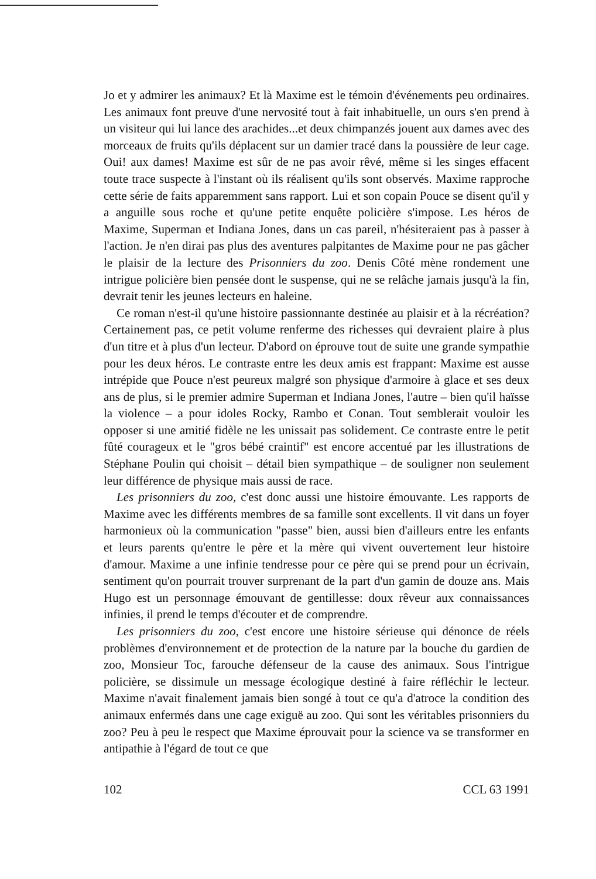Jo et y admirer les animaux? Et là Maxime est le témoin d'événements peu ordinaires. Les animaux font preuve d'une nervosité tout à fait inhabituelle, un ours s'en prend à un visiteur qui lui lance des arachides...et deux chimpanzés jouent aux dames avec des morceaux de fruits qu'ils déplacent sur un damier tracé dans la poussière de leur cage. Oui! aux dames! Maxime est sûr de ne pas avoir rêvé, même si les singes effacent toute trace suspecte à l'instant où ils réalisent qu'ils sont observés. Maxime rapproche cette série de faits apparemment sans rapport. Lui et son copain Pouce se disent qu'il y a anguille sous roche et qu'une petite enquête policière s'impose. Les héros de Maxime, Superman et Indiana Jones, dans un cas pareil, n'hésiteraient pas à passer à l'action. Je n'en dirai pas plus des aventures palpitantes de Maxime pour ne pas gâcher le plaisir de la lecture des Prisonniers du zoo. Denis Côté mène rondement une intrigue policière bien pensée dont le suspense, qui ne se relâche jamais jusqu'à la fin, devrait tenir les jeunes lecteurs en haleine.
Ce roman n'est-il qu'une histoire passionnante destinée au plaisir et à la récréation? Certainement pas, ce petit volume renferme des richesses qui devraient plaire à plus d'un titre et à plus d'un lecteur. D'abord on éprouve tout de suite une grande sympathie pour les deux héros. Le contraste entre les deux amis est frappant: Maxime est ausse intrépide que Pouce n'est peureux malgré son physique d'armoire à glace et ses deux ans de plus, si le premier admire Superman et Indiana Jones, l'autre – bien qu'il haïsse la violence – a pour idoles Rocky, Rambo et Conan. Tout semblerait vouloir les opposer si une amitié fidèle ne les unissait pas solidement. Ce contraste entre le petit fûté courageux et le "gros bébé craintif" est encore accentué par les illustrations de Stéphane Poulin qui choisit – détail bien sympathique – de souligner non seulement leur différence de physique mais aussi de race.
Les prisonniers du zoo, c'est donc aussi une histoire émouvante. Les rapports de Maxime avec les différents membres de sa famille sont excellents. Il vit dans un foyer harmonieux où la communication "passe" bien, aussi bien d'ailleurs entre les enfants et leurs parents qu'entre le père et la mère qui vivent ouvertement leur histoire d'amour. Maxime a une infinie tendresse pour ce père qui se prend pour un écrivain, sentiment qu'on pourrait trouver surprenant de la part d'un gamin de douze ans. Mais Hugo est un personnage émouvant de gentillesse: doux rêveur aux connaissances infinies, il prend le temps d'écouter et de comprendre.
Les prisonniers du zoo, c'est encore une histoire sérieuse qui dénonce de réels problèmes d'environnement et de protection de la nature par la bouche du gardien de zoo, Monsieur Toc, farouche défenseur de la cause des animaux. Sous l'intrigue policière, se dissimule un message écologique destiné à faire réfléchir le lecteur. Maxime n'avait finalement jamais bien songé à tout ce qu'a d'atroce la condition des animaux enfermés dans une cage exiguë au zoo. Qui sont les véritables prisonniers du zoo? Peu à peu le respect que Maxime éprouvait pour la science va se transformer en antipathie à l'égard de tout ce que
102 CCL 63 1991